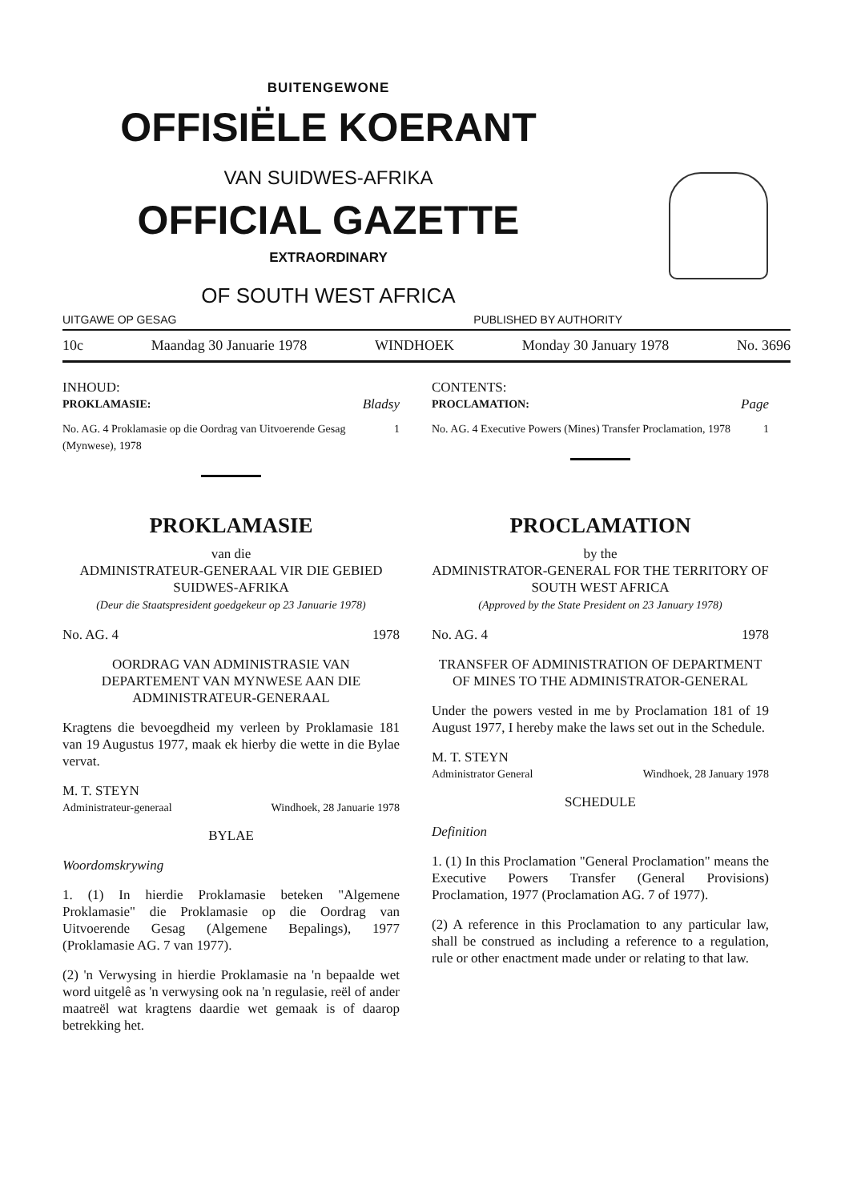BUITENGEWONE
OFFISIËLE KOERANT
VAN SUIDWES-AFRIKA
OFFICIAL GAZETTE
EXTRAORDINARY
OF SOUTH WEST AFRICA
UITGAWE OP GESAG PUBLISHED BY AUTHORITY
10c Maandag 30 Januarie 1978 WINDHOEK Monday 30 January 1978 No. 3696
INHOUD:
PROKLAMASIE: Bladsy
No. AG. 4 Proklamasie op die Oordrag van Uitvoerende Gesag (Mynwese), 1978 1
CONTENTS:
PROCLAMATION: Page
No. AG. 4 Executive Powers (Mines) Transfer Proclamation, 1978 1
PROKLAMASIE
van die
ADMINISTRATEUR-GENERAAL VIR DIE GEBIED SUIDWES-AFRIKA
(Deur die Staatspresident goedgekeur op 23 Januarie 1978)
No. AG. 4 1978
OORDRAG VAN ADMINISTRASIE VAN DEPARTEMENT VAN MYNWESE AAN DIE ADMINISTRATEUR-GENERAAL
Kragtens die bevoegdheid my verleen by Proklamasie 181 van 19 Augustus 1977, maak ek hierby die wette in die Bylae vervat.
M. T. STEYN
Administrateur-generaal Windhoek, 28 Januarie 1978
BYLAE
Woordomskrywing
1. (1) In hierdie Proklamasie beteken "Algemene Proklamasie" die Proklamasie op die Oordrag van Uitvoerende Gesag (Algemene Bepalings), 1977 (Proklamasie AG. 7 van 1977).
(2) 'n Verwysing in hierdie Proklamasie na 'n bepaalde wet word uitgelê as 'n verwysing ook na 'n regulasie, reël of ander maatreël wat kragtens daardie wet gemaak is of daarop betrekking het.
PROCLAMATION
by the
ADMINISTRATOR-GENERAL FOR THE TERRITORY OF SOUTH WEST AFRICA
(Approved by the State President on 23 January 1978)
No. AG. 4 1978
TRANSFER OF ADMINISTRATION OF DEPARTMENT OF MINES TO THE ADMINISTRATOR-GENERAL
Under the powers vested in me by Proclamation 181 of 19 August 1977, I hereby make the laws set out in the Schedule.
M. T. STEYN
Administrator General Windhoek, 28 January 1978
SCHEDULE
Definition
1. (1) In this Proclamation "General Proclamation" means the Executive Powers Transfer (General Provisions) Proclamation, 1977 (Proclamation AG. 7 of 1977).
(2) A reference in this Proclamation to any particular law, shall be construed as including a reference to a regulation, rule or other enactment made under or relating to that law.